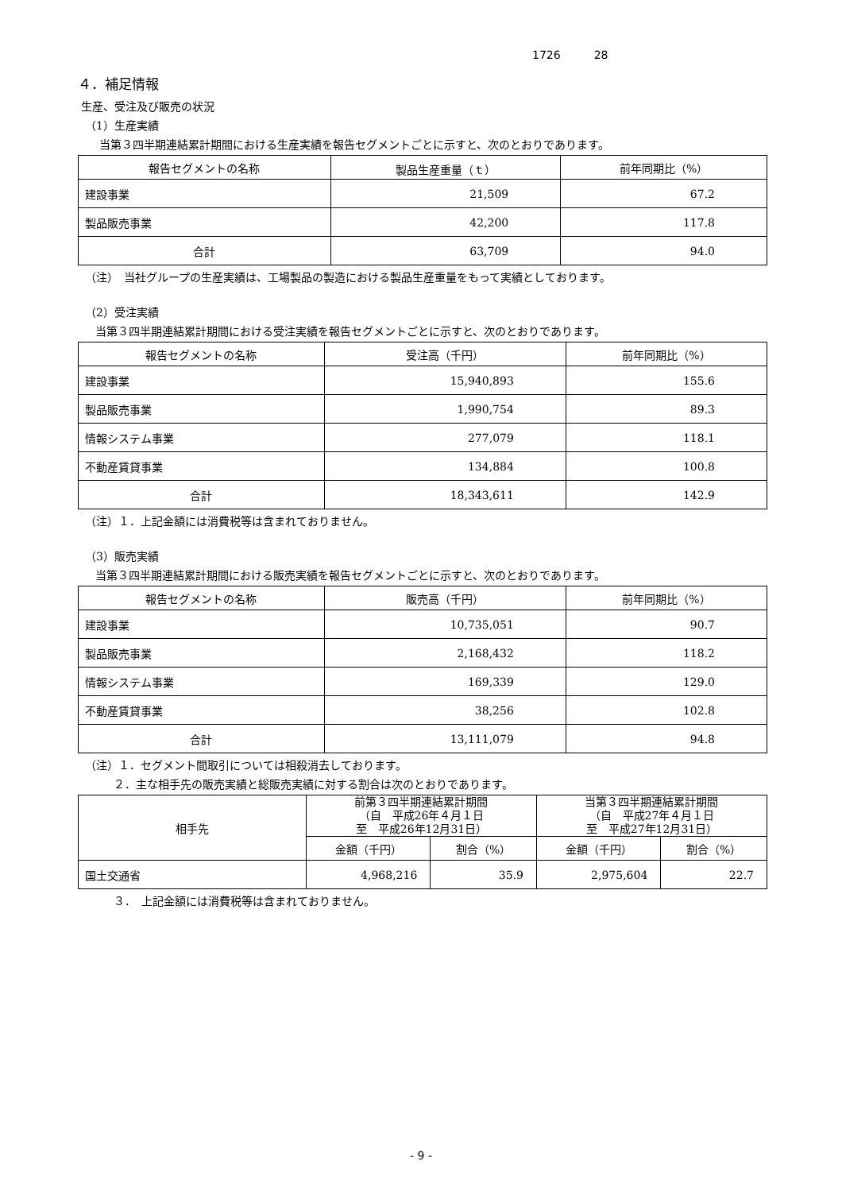1726　　　28
４．補足情報
生産、受注及び販売の状況
（1）生産実績
当第３四半期連結累計期間における生産実績を報告セグメントごとに示すと、次のとおりであります。
| 報告セグメントの名称 | 製品生産重量（ｔ） | 前年同期比（%） |
| --- | --- | --- |
| 建設事業 | 21,509 | 67.2 |
| 製品販売事業 | 42,200 | 117.8 |
| 合計 | 63,709 | 94.0 |
（注）　当社グループの生産実績は、工場製品の製造における製品生産重量をもって実績としております。
（2）受注実績
当第３四半期連結累計期間における受注実績を報告セグメントごとに示すと、次のとおりであります。
| 報告セグメントの名称 | 受注高（千円） | 前年同期比（%） |
| --- | --- | --- |
| 建設事業 | 15,940,893 | 155.6 |
| 製品販売事業 | 1,990,754 | 89.3 |
| 情報システム事業 | 277,079 | 118.1 |
| 不動産賃貸事業 | 134,884 | 100.8 |
| 合計 | 18,343,611 | 142.9 |
（注）１．上記金額には消費税等は含まれておりません。
（3）販売実績
当第３四半期連結累計期間における販売実績を報告セグメントごとに示すと、次のとおりであります。
| 報告セグメントの名称 | 販売高（千円） | 前年同期比（%） |
| --- | --- | --- |
| 建設事業 | 10,735,051 | 90.7 |
| 製品販売事業 | 2,168,432 | 118.2 |
| 情報システム事業 | 169,339 | 129.0 |
| 不動産賃貸事業 | 38,256 | 102.8 |
| 合計 | 13,111,079 | 94.8 |
（注）１．セグメント間取引については相殺消去しております。
２．主な相手先の販売実績と総販売実績に対する割合は次のとおりであります。
| 相手先 | 前第３四半期連結累計期間 （自 平成26年４月１日 至 平成26年12月31日） | | 当第３四半期連結累計期間 （自 平成27年４月１日 至 平成27年12月31日） | |
| --- | --- | --- | --- | --- |
| | 金額（千円） | 割合（%） | 金額（千円） | 割合（%） |
| 国土交通省 | 4,968,216 | 35.9 | 2,975,604 | 22.7 |
３．　上記金額には消費税等は含まれておりません。
- 9 -